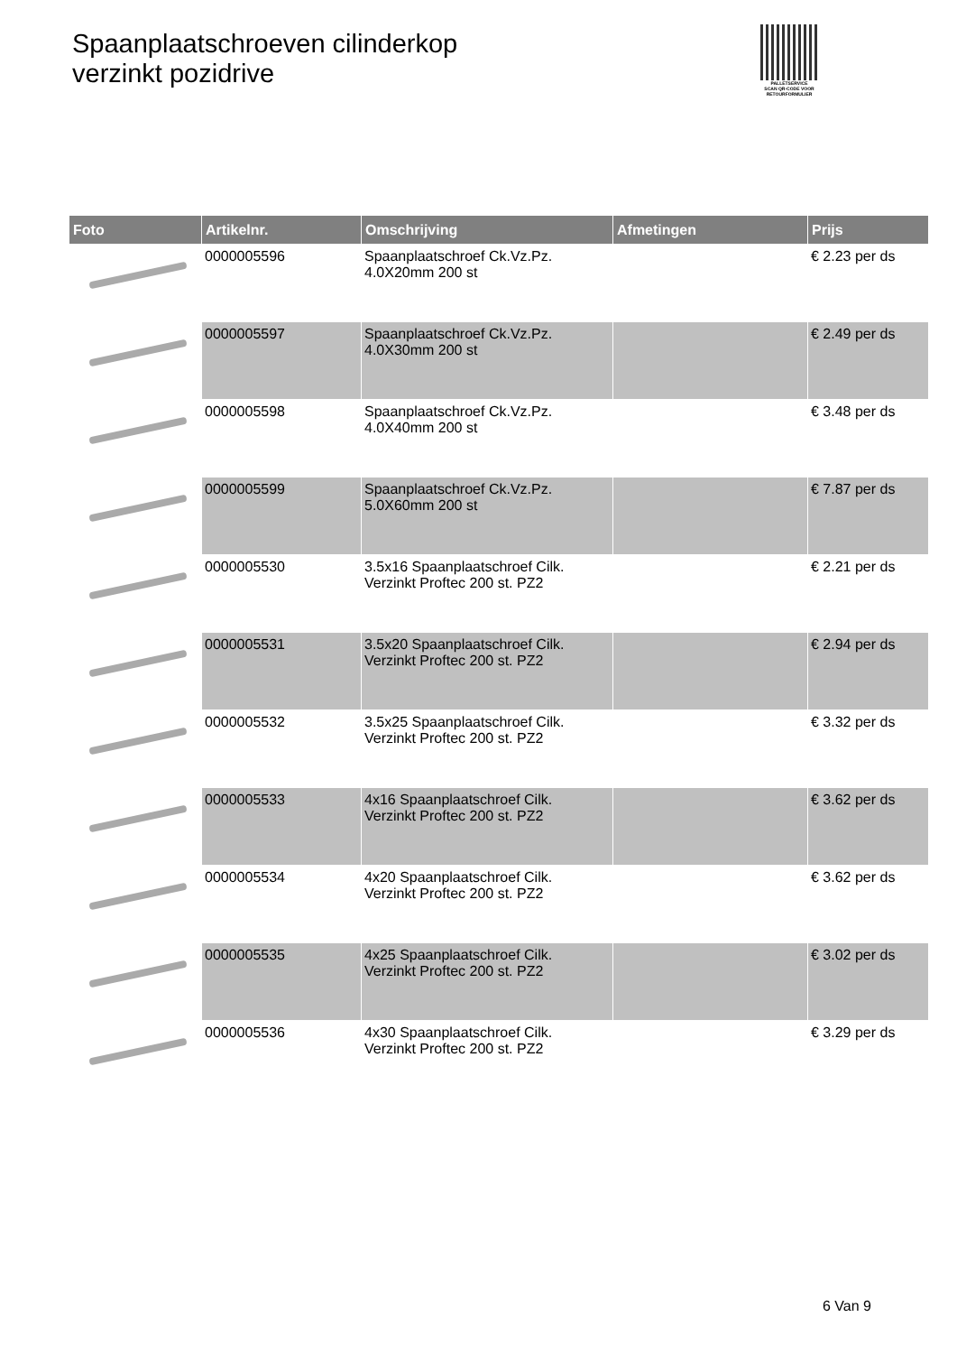Spaanplaatschroeven cilinderkop
verzinkt pozidrive
PALLETSERVICE
SCAN QR-CODE VOOR RETOURFORMULIER
| Foto | Artikelnr. | Omschrijving | Afmetingen | Prijs |
| --- | --- | --- | --- | --- |
| | 0000005596 | Spaanplaatschroef Ck.Vz.Pz. 4.0X20mm 200 st | | € 2.23 per ds |
| | 0000005597 | Spaanplaatschroef Ck.Vz.Pz. 4.0X30mm 200 st | | € 2.49 per ds |
| | 0000005598 | Spaanplaatschroef Ck.Vz.Pz. 4.0X40mm 200 st | | € 3.48 per ds |
| | 0000005599 | Spaanplaatschroef Ck.Vz.Pz. 5.0X60mm 200 st | | € 7.87 per ds |
| | 0000005530 | 3.5x16 Spaanplaatschroef Cilk. Verzinkt Proftec 200 st. PZ2 | | € 2.21 per ds |
| | 0000005531 | 3.5x20 Spaanplaatschroef Cilk. Verzinkt Proftec 200 st. PZ2 | | € 2.94 per ds |
| | 0000005532 | 3.5x25 Spaanplaatschroef Cilk. Verzinkt Proftec 200 st. PZ2 | | € 3.32 per ds |
| | 0000005533 | 4x16 Spaanplaatschroef Cilk. Verzinkt Proftec 200 st. PZ2 | | € 3.62 per ds |
| | 0000005534 | 4x20 Spaanplaatschroef Cilk. Verzinkt Proftec 200 st. PZ2 | | € 3.62 per ds |
| | 0000005535 | 4x25 Spaanplaatschroef Cilk. Verzinkt Proftec 200 st. PZ2 | | € 3.02 per ds |
| | 0000005536 | 4x30 Spaanplaatschroef Cilk. Verzinkt Proftec 200 st. PZ2 | | € 3.29 per ds |
6 Van 9